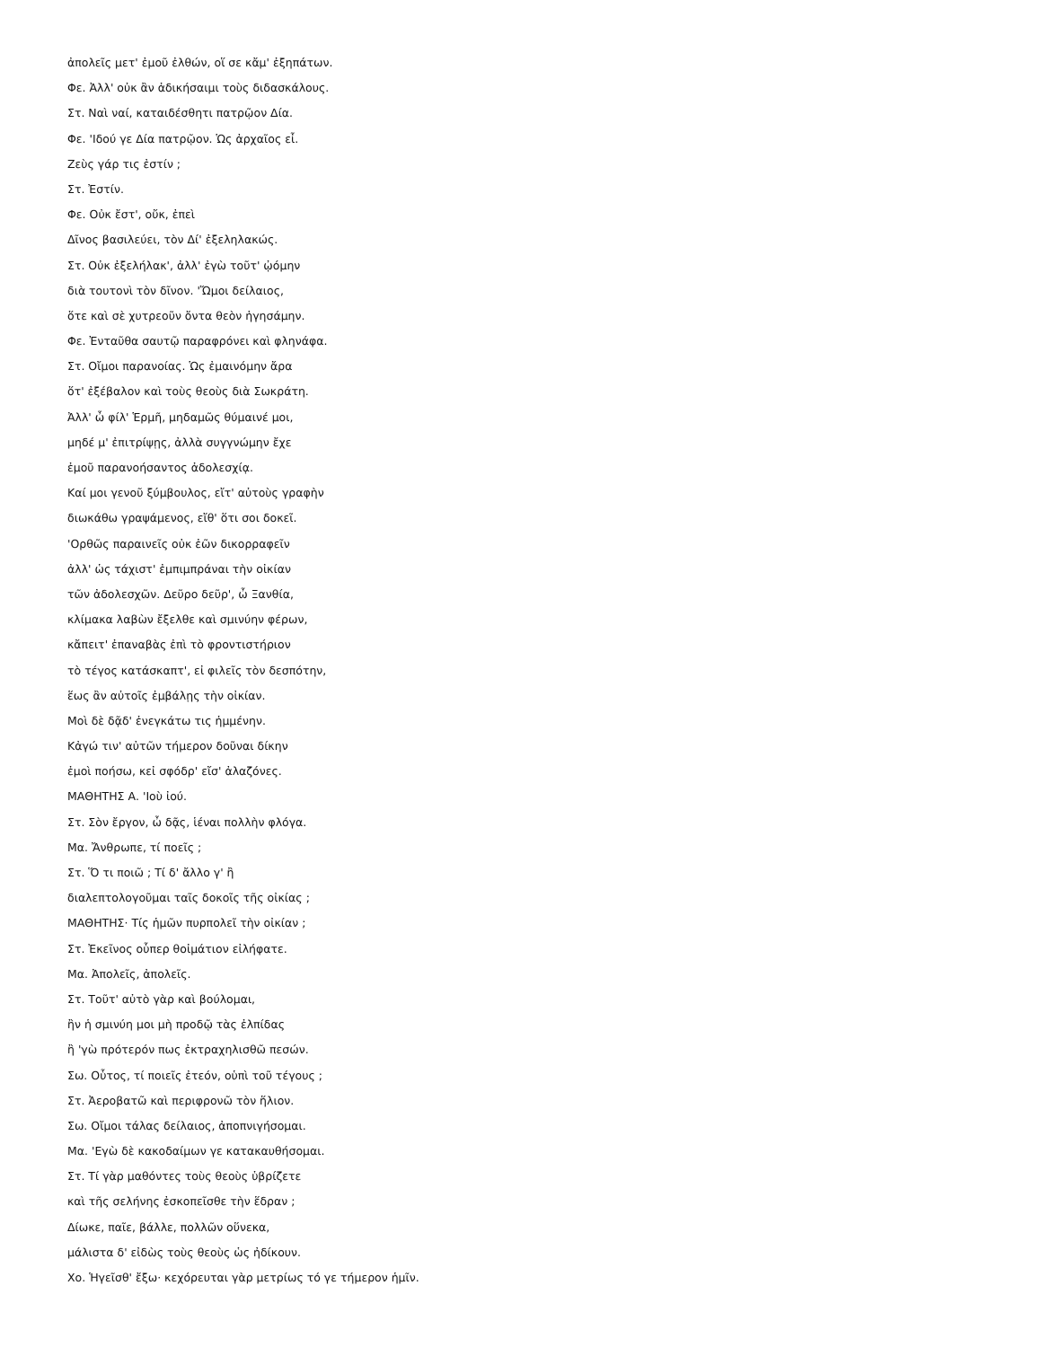ἀπολεῖς μετ' ἐμοῦ ἐλθών, οἵ σε κἄμ' ἐξηπάτων.
Φε. Ἀλλ' οὐκ ἂν ἀδικήσαιμι τοὺς διδασκάλους.
Στ. Ναὶ ναί, καταιδέσθητι πατρῷον Δία.
Φε. 'Ιδού γε Δία πατρῷον. Ὡς ἀρχαῖος εἶ.
Ζεὺς γάρ τις ἐστίν ;
Στ. Ἐστίν.
Φε. Οὐκ ἔστ', οὔκ, ἐπεὶ
Δῖνος βασιλεύει, τὸν Δί' ἐξεληλακώς.
Στ. Οὐκ ἐξελήλακ', ἀλλ' ἐγὼ τοῦτ' ᾠόμην
διὰ τουτονὶ τὸν δῖνον. 'Ὤμοι δείλαιος,
ὅτε καὶ σὲ χυτρεοῦν ὄντα θεὸν ἡγησάμην.
Φε. Ἐνταῦθα σαυτῷ παραφρόνει καὶ φληνάφα.
Στ. Οἴμοι παρανοίας. Ὡς ἐμαινόμην ἄρα
ὅτ' ἐξέβαλον καὶ τοὺς θεοὺς διὰ Σωκράτη.
Ἀλλ' ὦ φίλ' Ἑρμῆ, μηδαμῶς θύμαινέ μοι,
μηδέ μ' ἐπιτρίψῃς, ἀλλὰ συγγνώμην ἔχε
ἐμοῦ παρανοήσαντος ἀδολεσχίᾳ.
Καί μοι γενοῦ ξύμβουλος, εἴτ' αὐτοὺς γραφὴν
διωκάθω γραψάμενος, εἴθ' ὅτι σοι δοκεῖ.
'Ορθῶς παραινεῖς οὐκ ἐῶν δικορραφεῖν
ἀλλ' ὡς τάχιστ' ἐμπιμπράναι τὴν οἰκίαν
τῶν ἀδολεσχῶν. Δεῦρο δεῦρ', ὦ Ξανθία,
κλίμακα λαβὼν ἔξελθε καὶ σμινύην φέρων,
κἄπειτ' ἐπαναβὰς ἐπὶ τὸ φροντιστήριον
τὸ τέγος κατάσκαπτ', εἰ φιλεῖς τὸν δεσπότην,
ἕως ἂν αὐτοῖς ἐμβάλῃς τὴν οἰκίαν.
Μοὶ δὲ δᾷδ' ἐνεγκάτω τις ἡμμένην.
Κἀγώ τιν' αὐτῶν τήμερον δοῦναι δίκην
ἐμοὶ ποήσω, κεἰ σφόδρ' εἴσ' ἀλαζόνες.
ΜΑΘΗΤΗΣ Α. 'Ιοὺ ἰού.
Στ. Σὸν ἔργον, ὦ δᾷς, ἱέναι πολλὴν φλόγα.
Μα. Ἄνθρωπε, τί ποεῖς ;
Στ. Ὅ τι ποιῶ ; Τί δ' ἄλλο γ' ἢ
διαλεπτολογοῦμαι ταῖς δοκοῖς τῆς οἰκίας ;
ΜΑΘΗΤΗΣ· Τίς ἡμῶν πυρπολεῖ τὴν οἰκίαν ;
Στ. Ἐκεῖνος οὗπερ θοἰμάτιον εἰλήφατε.
Μα. Ἀπολεῖς, ἀπολεῖς.
Στ. Τοῦτ' αὐτὸ γὰρ καὶ βούλομαι,
ἢν ἡ σμινύη μοι μὴ προδῷ τὰς ἐλπίδας
ἢ 'γὼ πρότερόν πως ἐκτραχηλισθῶ πεσών.
Σω. Οὗτος, τί ποιεῖς ἐτεόν, οὑπὶ τοῦ τέγους ;
Στ. Ἀεροβατῶ καὶ περιφρονῶ τὸν ἥλιον.
Σω. Οἴμοι τάλας δείλαιος, ἀποπνιγήσομαι.
Μα. 'Εγὼ δὲ κακοδαίμων γε κατακαυθήσομαι.
Στ. Τί γὰρ μαθόντες τοὺς θεοὺς ὑβρίζετε
καὶ τῆς σελήνης ἐσκοπεῖσθε τὴν ἕδραν ;
Δίωκε, παῖε, βάλλε, πολλῶν οὕνεκα,
μάλιστα δ' εἰδὼς τοὺς θεοὺς ὡς ἠδίκουν.
Χο. Ἡγεῖσθ' ἔξω· κεχόρευται γὰρ μετρίως τό γε τήμερον ἡμῖν.